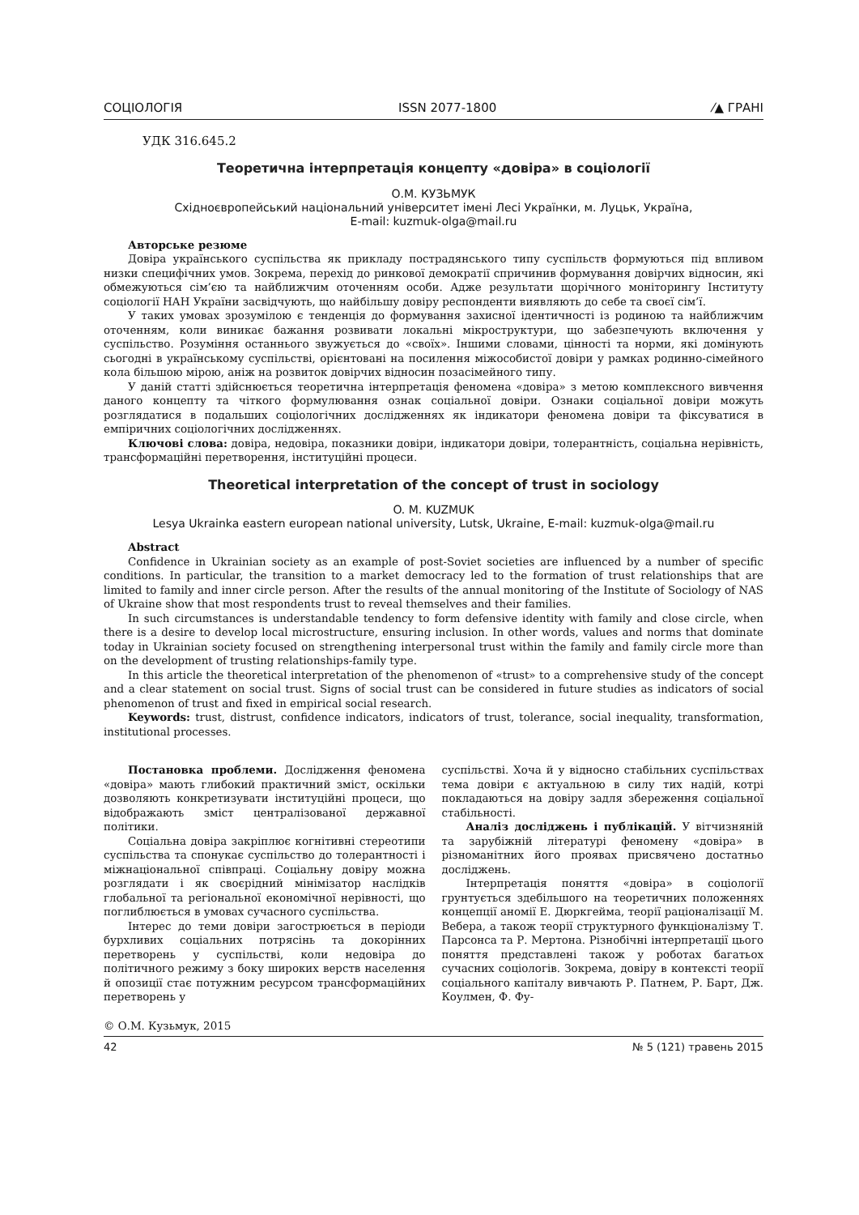СОЦІОЛОГІЯ ISSN 2077-1800 ⁄▲ ГРАНІ
УДК 316.645.2
Теоретична інтерпретація концепту «довіра» в соціології
О.М. КУЗЬМУК
Східноєвропейський національний університет імені Лесі Українки, м. Луцьк, Україна,
E-mail: kuzmuk-olga@mail.ru
Авторське резюме
Довіра українського суспільства як прикладу пострадянського типу суспільств формуються під впливом низки специфічних умов. Зокрема, перехід до ринкової демократії спричинив формування довірчих відносин, які обмежуються сім’єю та найближчим оточенням особи. Адже результати щорічного моніторингу Інституту соціології НАН України засвідчують, що найбільшу довіру респонденти виявляють до себе та своєї сім’ї.
У таких умовах зрозумілою є тенденція до формування захисної ідентичності із родиною та найближчим оточенням, коли виникає бажання розвивати локальні мікроструктури, що забезпечують включення у суспільство. Розуміння останнього звужується до «своїх». Іншими словами, цінності та норми, які домінують сьогодні в українському суспільстві, орієнтовані на посилення міжособистої довіри у рамках родинно-сімейного кола більшою мірою, аніж на розвиток довірчих відносин позасімейного типу.
У даній статті здійснюється теоретична інтерпретація феномена «довіра» з метою комплексного вивчення даного концепту та чіткого формулювання ознак соціальної довіри. Ознаки соціальної довіри можуть розглядатися в подальших соціологічних дослідженнях як індикатори феномена довіри та фіксуватися в емпіричних соціологічних дослідженнях.
Ключові слова: довіра, недовіра, показники довіри, індикатори довіри, толерантність, соціальна нерівність, трансформаційні перетворення, інституційні процеси.
Theoretical interpretation of the concept of trust in sociology
O. M. KUZMUK
Lesya Ukrainka eastern european national university, Lutsk, Ukraine, E-mail: kuzmuk-olga@mail.ru
Abstract
Confidence in Ukrainian society as an example of post-Soviet societies are influenced by a number of specific conditions. In particular, the transition to a market democracy led to the formation of trust relationships that are limited to family and inner circle person. After the results of the annual monitoring of the Institute of Sociology of NAS of Ukraine show that most respondents trust to reveal themselves and their families.
In such circumstances is understandable tendency to form defensive identity with family and close circle, when there is a desire to develop local microstructure, ensuring inclusion. In other words, values and norms that dominate today in Ukrainian society focused on strengthening interpersonal trust within the family and family circle more than on the development of trusting relationships-family type.
In this article the theoretical interpretation of the phenomenon of «trust» to a comprehensive study of the concept and a clear statement on social trust. Signs of social trust can be considered in future studies as indicators of social phenomenon of trust and fixed in empirical social research.
Keywords: trust, distrust, confidence indicators, indicators of trust, tolerance, social inequality, transformation, institutional processes.
Постановка проблеми. Дослідження феномена «довіра» мають глибокий практичний зміст, оскільки дозволяють конкретизувати інституційні процеси, що відображають зміст централізованої державної політики.
Соціальна довіра закріплює когнітивні стереотипи суспільства та спонукає суспільство до толерантності і міжнаціональної співпраці. Соціальну довіру можна розглядати і як своєрідний мінімізатор наслідків глобальної та регіональної економічної нерівності, що поглиблюється в умовах сучасного суспільства.
Інтерес до теми довіри загострюється в періоди бурхливих соціальних потрясінь та докорінних перетворень у суспільстві, коли недовіра до політичного режиму з боку широких верств населення й опозиції стає потужним ресурсом трансформаційних перетворень у
суспільстві. Хоча й у відносно стабільних суспільствах тема довіри є актуальною в силу тих надій, котрі покладаються на довіру задля збереження соціальної стабільності.
Аналіз досліджень і публікацій. У вітчизняній та зарубіжній літературі феномену «довіра» в різноманітних його проявах присвячено достатньо досліджень.
Інтерпретація поняття «довіра» в соціології грунтується здебільшого на теоретичних положеннях концепції аномії Е. Дюркгейма, теорії раціоналізації М. Вебера, а також теорії структурного функціоналізму Т. Парсонса та Р. Мертона. Різнобічні інтерпретації цього поняття представлені також у роботах багатьох сучасних соціологів. Зокрема, довіру в контексті теорії соціального капіталу вивчають Р. Патнем, Р. Барт, Дж. Коулмен, Ф. Фу-
© О.М. Кузьмук, 2015
42 № 5 (121) травень 2015